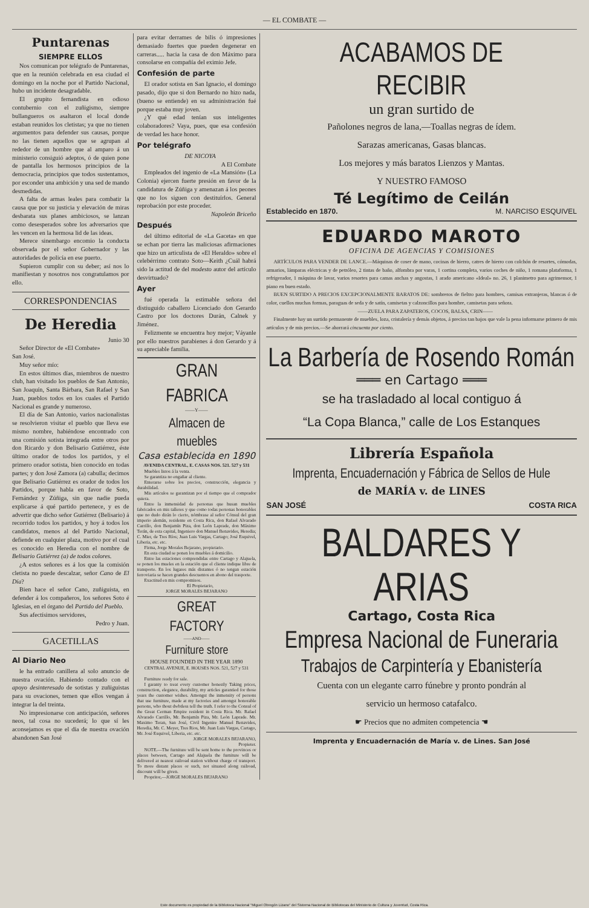— EL COMBATE —
Puntarenas
SIEMPRE ELLOS
Nos comunican por telégrafo de Puntarenas, que en la reunión celebrada en esa ciudad el domingo en la noche por el Partido Nacional, hubo un incidente desagradable.
El grupito fernandista en odioso contubernio con el zuñigismo, siempre bullangueros os asaltaron el local donde estaban reunidos los cletistas; ya que no tienen argumentos para defender sus causas, porque no las tienen aquellos que se agrupan al rededor de un hombre que al amparo á un ministerio consiguió adeptos, ó de quien pone de pantalla los hermosos principios de la democracia, principios que todos sustentamos, por esconder una ambición y una sed de mando desmedidas.
A falta de armas leales para combatir la causa que por su justicia y elevación de miras desbarata sus planes ambiciosos, se lanzan como desesperados sobre los adversarios que les vencen en la hermosa lid de las ideas.
Merece sinembargo encomio la conducta observada por el señor Gobernador y las autoridades de policía en ese puerto.
Supieron cumplir con su deber; así nos lo manifiestan y nosotros nos congratulamos por ello.
CORRESPONDENCIAS
De Heredia
Junio 30
Señor Director de «El Combate»
San José.
Muy señor mío:
En estos últimos días, miembros de nuestro club, han visitado los pueblos de San Antonio, San Joaquín, Santa Bárbara, San Rafael y San Juan, pueblos todos en los cuales el Partido Nacional es grande y numeroso.
El día de San Antonio, varios nacionalistas se resolvieron visitar el pueblo que lleva ese mismo nombre, habiéndose encontrado con una comisión sotista integrada entre otros por don Ricardo y don Belisario Gutiérrez, éste último orador de todos los partidos, y el primero orador sotista, bien conocido en todas partes; y don José Zamora (a) cabulla; decimos que Belisario Gutiérrez es orador de todos los Partidos, porque habla en favor de Soto, Fernández y Zúñiga, sin que nadie pueda explicarse á qué partido pertenece, y es de advertir que dicho señor Gutiérrez (Belisario) á recorrido todos los partidos, y hoy á todos los candidatos, menos al del Partido Nacional, defiende en cualquier plaza, motivo por el cual es conocido en Heredia con el nombre de Belisario Gutiérrez (a) de todos colores.
¿A estos señores es á los que la comisión cletista no puede descalzar, señor Cano de El Día?
Bien hace el señor Cano, zuñiguista, en defender á los compañeros, los señores Soto é Iglesias, en el órgano del Partido del Pueblo.
Sus afectísimos servidores,
Pedro y Juan.
GACETILLAS
Al Diario Neo
le ha entrado canillera al solo anuncio de nuestra ovación. Habiendo contado con el apoyo desinteresado de sotistas y zuñiguistas para su ovaciones, temen que ellos vengan á integrar la del treinta.
No impresionarse con anticipación, señores neos, tal cosa no sucederá; lo que sí les aconsejamos es que el día de nuestra ovación abandonen San José
para evitar derrames de bilis ó impresiones demasiado fuertes que pueden degenerar en carreras..... hacia la casa de don Máximo para consolarse en compañía del eximio Jefe.
Confesión de parte
El orador sotista en San Ignacio, el domingo pasado, dijo que si don Bernardo no hizo nada, (bueno se entiende) en su administración fué porque estaba muy joven.
¿Y qué edad tenían sus inteligentes colaboradores? Vaya, pues, que esa confesión de verdad les hace honor.
Por telégrafo
DE NICOYA
A El Combate
Empleados del ingenio de «La Mansión» (La Colonia) ejercen fuerte presión en favor de la candidatura de Zúñiga y amenazan á los peones que no los siguen con destituírlos. General reprobación por este proceder.
Napoleón Briceño
Después
del último editorial de «La Gaceta» en que se echan por tierra las maliciosas afirmaciones que hizo un articulista de «El Heraldo» sobre el celebérrimo contrato Soto—Keith ¿Cuál habrá sido la actitud de del modesto autor del artículo desvirtuado?
Ayer
fué operada la estimable señora del distiuguido caballero Licenciado don Gerardo Castro por los doctores Durán, Calnek y Jiménez.
Felizmente se encuentra hoy mejor; Váyanle por ello nuestros parabienes á don Gerardo y á su apreciable familia.
GRAN FABRICA
——Y——
Almacen de muebles
Casa establecida en 1890
AVENIDA CENTRAL, E. CASAS NOS. 521. 527 y 531
Muebles listos á la venta.
Se garantiza no engañar al cliente.
Enterarse sobre los precios, construcción, elegancia y durabilidad.
Mis artículos se garantizan por el tiempo que el comprador quiera.
Entre la inmensidad de personas que husan muebles fabricados en mis talleres y que como todas personas honorables que no dudo dirán lo cierto, nómbrase al señor Cónsul del gran imperio alemán, residente en Costa Rica, don Rafael Alvarado Carrillo, don Benjamín Piza, don León Laprade, don Máximo Terán, de esta capital, Ingeniero don Manuel Benavides, Heredia; C. Mier, de Tres Ríos; Juan Luis Vargas, Cartago; José Esquivel, Liberia, etc. etc.
Firma, Jorge Morales Bejarano, propietario.
En esta ciudad se ponen los muebles á domicilio.
Entre las estaciones comprendidas entre Cartago y Alajuela, se ponen los mueles en la estación que el cliente indique libre de transporte. En los lugares más distantes ó no tengan estación ferroviaria se hacen grandes descuentos en abono del trasporte.
Exactitud en mis compromisos.
El Propietario,
JORGE MORALES BEJARANO
GREAT FACTORY
——AND——
Furniture store
HOUSE FOUNDED IN THE YEAR 1890
CENTRAL AVENUE, E. HOUSES NOS. 521, 527 y 531
Furniture ready for sale.
I garanty to treat every customer honestly Taking prices, construction, elegance, durability, my articles garantied for those years the customer wishes. Amongst the inmensity of persons that use furniture, made at my factories and amongst honorable persons, who thout dwbtless tell the truth. I refer to the Consul of the Great Cerman Empire resident in Costa Rica. Mr. Rafael Alvarado Carrillo, Mr. Benjamín Piza, Mr. León Laprade. Mr. Maximo Teran, San José, Civil Ingenire Manuel Benavides, Heredia, Mr. C. Meyer, Tres Rios, Mr. Juan Luis Vargas, Cartago, Mr. José Esquivel, Liberia, etc. etc.
JORGE MORALES BEJARANO,
Propieter.
NOTE.—The furniture will be sent home to the provinces or places between, Cartago and Alajuela the furniture will be delivered at nearest railroad station without charge of transport. To more distant places or such, not situated along railroad, discount will be given.
Propritor,—JORGE MORALES BEJARANO
ACABAMOS DE RECIBIR
un gran surtido de
Pañolones negros de lana,—Toallas negras de ídem.
Sarazas americanas, Gasas blancas.
Los mejores y más baratos Lienzos y Mantas.
Y NUESTRO FAMOSO
Té Legítimo de Ceilán
Establecido en 1870. M. NARCISO ESQUIVEL
EDUARDO MAROTO
OFICINA DE AGENCIAS Y COMISIONES
ARTÍCULOS PARA VENDER DE LANCE.—Máquinas de coser de mano, cocinas de hierro, catres de hierro con colchón de resortes, cómodas, armarios, lámparas eléctricas y de petróleo, 2 tintas de baño, alfombra por varas, 1 cortina completa, varios coches de niño, 1 romana plataforma, 1 refrigerador, 1 máquina de lavar, varios resortes para camas anchas y angostas, 1 arado americano «Ideal» no. 26, 1 planimetro para agrimensor, 1 piano en buen estado.
BUEN SURTIDO A PRECIOS EXCEPCIONALMENTE BARATOS DE: sombreros de fieltro para hombres, camisas extranjeras, blancas ó de color, cuellos muchas formas, paraguas de seda y de satín, camisetas y calzoncillos para hombre, camisetas para señora.
——ZUELA PARA ZAPATEROS, COCOS, BALSA, CRIN——
Finalmente hay un surtido permanente de muebles, loza, cristalería y demás objetos, á precios tan bajos que vale la pena informarse primero de mis artículos y de mis precios.—Se ahorrará cincuenta por ciento.
La Barbería de Rosendo Román
═══ en Cartago ═══
se ha trasladado al local contiguo á
“La Copa Blanca,” calle de Los Estanques
Librería Española
Imprenta, Encuadernación y Fábrica de Sellos de Hule
de MARÍA v. de LINES
SAN JOSÉ COSTA RICA
BALDARES Y ARIAS
Cartago, Costa Rica
Empresa Nacional de Funeraria
Trabajos de Carpintería y Ebanistería
Cuenta con un elegante carro fúnebre y pronto pondrán al
servicio un hermoso catafalco.
☛ Precios que no admiten competencia ☚
Imprenta y Encuadernación de María v. de Lines. San José
Este documento es propiedad de la Biblioteca Nacional "Miguel Obregón Lizano" del Sistema Nacional de Bibliotecas del Ministerio de Cultura y Juventud, Costa Rica.